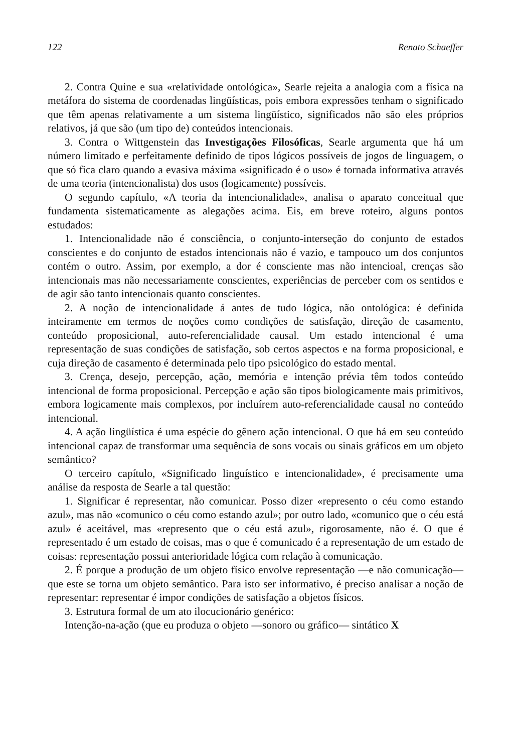122 Renato Schaeffer
2. Contra Quine e sua «relatividade ontológica», Searle rejeita a analogia com a física na metáfora do sistema de coordenadas lingüísticas, pois embora expressões tenham o significado que têm apenas relativamente a um sistema lingüístico, significados não são eles próprios relativos, já que são (um tipo de) conteúdos intencionais.
3. Contra o Wittgenstein das Investigações Filosóficas, Searle argumenta que há um número limitado e perfeitamente definido de tipos lógicos possíveis de jogos de linguagem, o que só fica claro quando a evasiva máxima «significado é o uso» é tornada informativa através de uma teoria (intencionalista) dos usos (logicamente) possíveis.
O segundo capítulo, «A teoria da intencionalidade», analisa o aparato conceitual que fundamenta sistematicamente as alegações acima. Eis, em breve roteiro, alguns pontos estudados:
1. Intencionalidade não é consciência, o conjunto-interseção do conjunto de estados conscientes e do conjunto de estados intencionais não é vazio, e tampouco um dos conjuntos contém o outro. Assim, por exemplo, a dor é consciente mas não intencioal, crenças são intencionais mas não necessariamente conscientes, experiências de perceber com os sentidos e de agir são tanto intencionais quanto conscientes.
2. A noção de intencionalidade á antes de tudo lógica, não ontológica: é definida inteiramente em termos de noções como condições de satisfação, direção de casamento, conteúdo proposicional, auto-referencialidade causal. Um estado intencional é uma representação de suas condições de satisfação, sob certos aspectos e na forma proposicional, e cuja direção de casamento é determinada pelo tipo psicológico do estado mental.
3. Crença, desejo, percepção, ação, memória e intenção prévia têm todos conteúdo intencional de forma proposicional. Percepção e ação são tipos biologicamente mais primitivos, embora logicamente mais complexos, por incluírem auto-referencialidade causal no conteúdo intencional.
4. A ação lingüística é uma espécie do gênero ação intencional. O que há em seu conteúdo intencional capaz de transformar uma sequência de sons vocais ou sinais gráficos em um objeto semântico?
O terceiro capítulo, «Significado linguístico e intencionalidade», é precisamente uma análise da resposta de Searle a tal questão:
1. Significar é representar, não comunicar. Posso dizer «represento o céu como estando azul», mas não «comunico o céu como estando azul»; por outro lado, «comunico que o céu está azul» é aceitável, mas «represento que o céu está azul», rigorosamente, não é. O que é representado é um estado de coisas, mas o que é comunicado é a representação de um estado de coisas: representação possui anterioridade lógica com relação à comunicação.
2. É porque a produção de um objeto físico envolve representação —e não comunicação— que este se torna um objeto semântico. Para isto ser informativo, é preciso analisar a noção de representar: representar é impor condições de satisfação a objetos físicos.
3. Estrutura formal de um ato ilocucionário genérico:
Intenção-na-ação (que eu produza o objeto —sonoro ou gráfico— sintático X